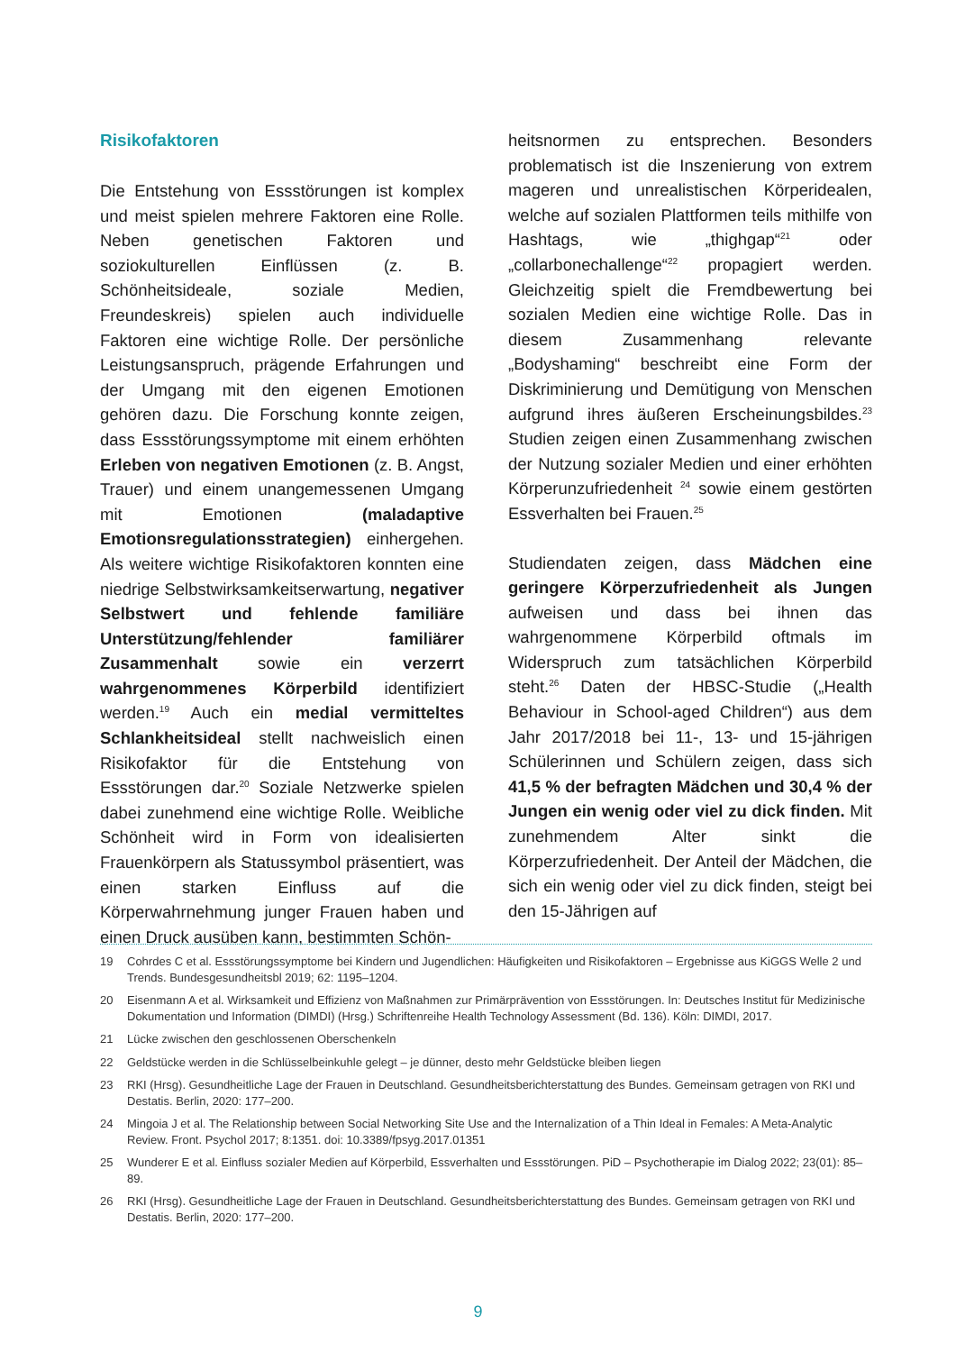Risikofaktoren
Die Entstehung von Essstörungen ist komplex und meist spielen mehrere Faktoren eine Rolle. Neben genetischen Faktoren und soziokulturellen Einflüssen (z. B. Schönheitsideale, soziale Medien, Freundeskreis) spielen auch individuelle Faktoren eine wichtige Rolle. Der persönliche Leistungsanspruch, prägende Erfahrungen und der Umgang mit den eigenen Emotionen gehören dazu. Die Forschung konnte zeigen, dass Essstörungssymptome mit einem erhöhten Erleben von negativen Emotionen (z. B. Angst, Trauer) und einem unangemessenen Umgang mit Emotionen (maladaptive Emotionsregulationsstrategien) einhergehen. Als weitere wichtige Risikofaktoren konnten eine niedrige Selbstwirksamkeitserwartung, negativer Selbstwert und fehlende familiäre Unterstützung/fehlender familiärer Zusammenhalt sowie ein verzerrt wahrgenommenes Körperbild identifiziert werden.<sup>19</sup> Auch ein medial vermitteltes Schlankheitsideal stellt nachweislich einen Risikofaktor für die Entstehung von Essstörungen dar.<sup>20</sup> Soziale Netzwerke spielen dabei zunehmend eine wichtige Rolle. Weibliche Schönheit wird in Form von idealisierten Frauenkörpern als Statussymbol präsentiert, was einen starken Einfluss auf die Körperwahrnehmung junger Frauen haben und einen Druck ausüben kann, bestimmten Schön-
heitsnormen zu entsprechen. Besonders problematisch ist die Inszenierung von extrem mageren und unrealistischen Körperidealen, welche auf sozialen Plattformen teils mithilfe von Hashtags, wie „thighgap“<sup>21</sup> oder „collarbonechallenge“<sup>22</sup> propagiert werden. Gleichzeitig spielt die Fremdbewertung bei sozialen Medien eine wichtige Rolle. Das in diesem Zusammenhang relevante „Bodyshaming“ beschreibt eine Form der Diskriminierung und Demütigung von Menschen aufgrund ihres äußeren Erscheinungsbildes.<sup>23</sup> Studien zeigen einen Zusammenhang zwischen der Nutzung sozialer Medien und einer erhöhten Körperunzufriedenheit <sup>24</sup> sowie einem gestörten Essverhalten bei Frauen.<sup>25</sup>
Studiendaten zeigen, dass Mädchen eine geringere Körperzufriedenheit als Jungen aufweisen und dass bei ihnen das wahrgenommene Körperbild oftmals im Widerspruch zum tatsächlichen Körperbild steht.<sup>26</sup> Daten der HBSC-Studie („Health Behaviour in School-aged Children“) aus dem Jahr 2017/2018 bei 11-, 13- und 15-jährigen Schülerinnen und Schülern zeigen, dass sich 41,5 % der befragten Mädchen und 30,4 % der Jungen ein wenig oder viel zu dick finden. Mit zunehmendem Alter sinkt die Körperzufriedenheit. Der Anteil der Mädchen, die sich ein wenig oder viel zu dick finden, steigt bei den 15-Jährigen auf
19 Cohrdes C et al. Essstörungssymptome bei Kindern und Jugendlichen: Häufigkeiten und Risikofaktoren – Ergebnisse aus KiGGS Welle 2 und Trends. Bundesgesundheitsbl 2019; 62: 1195–1204.
20 Eisenmann A et al. Wirksamkeit und Effizienz von Maßnahmen zur Primärprävention von Essstörungen. In: Deutsches Institut für Medizinische Dokumentation und Information (DIMDI) (Hrsg.) Schriftenreihe Health Technology Assessment (Bd. 136). Köln: DIMDI, 2017.
21 Lücke zwischen den geschlossenen Oberschenkeln
22 Geldstücke werden in die Schlüsselbeinkuhle gelegt – je dünner, desto mehr Geldstücke bleiben liegen
23 RKI (Hrsg). Gesundheitliche Lage der Frauen in Deutschland. Gesundheitsberichterstattung des Bundes. Gemeinsam getragen von RKI und Destatis. Berlin, 2020: 177–200.
24 Mingoia J et al. The Relationship between Social Networking Site Use and the Internalization of a Thin Ideal in Females: A Meta-Analytic Review. Front. Psychol 2017; 8:1351. doi: 10.3389/fpsyg.2017.01351
25 Wunderer E et al. Einfluss sozialer Medien auf Körperbild, Essverhalten und Essstörungen. PiD – Psychotherapie im Dialog 2022; 23(01): 85–89.
26 RKI (Hrsg). Gesundheitliche Lage der Frauen in Deutschland. Gesundheitsberichterstattung des Bundes. Gemeinsam getragen von RKI und Destatis. Berlin, 2020: 177–200.
9